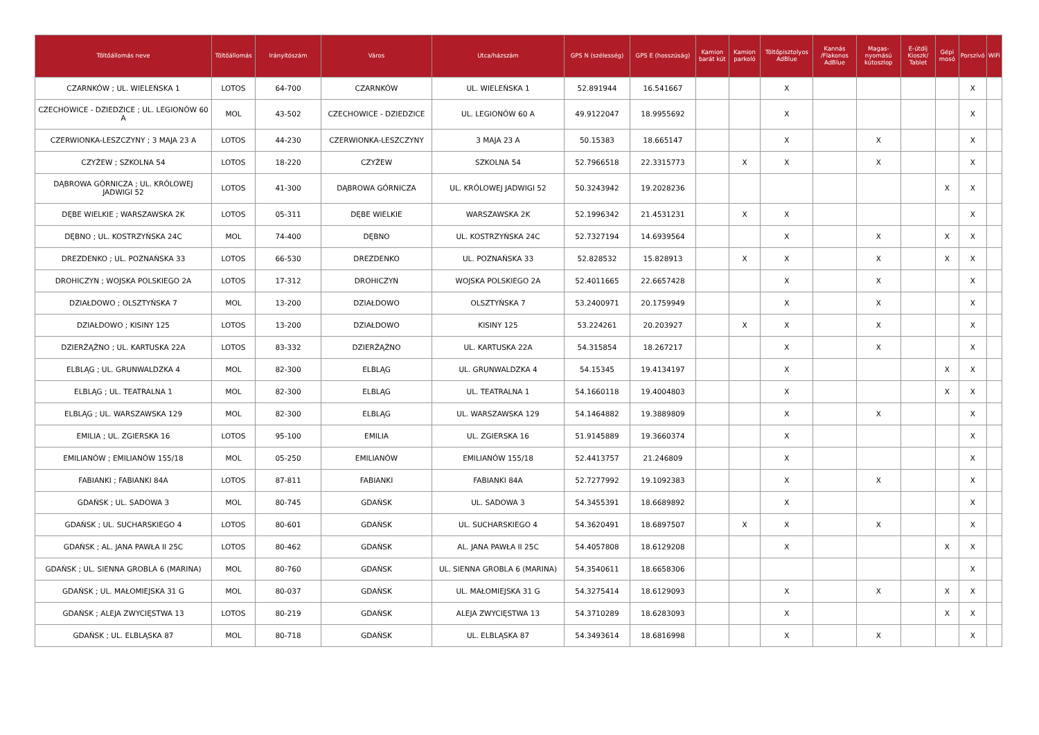| Töltőállomás neve | Töltőállomás | Irányítószám | Város | Utca/házszám | GPS N (szélesség) | GPS E (hosszúság) | Kamion barát kút | Kamion parkoló | Töltőpisztolyos AdBlue | Kannás /Flakonos AdBlue | Magas-nyomású kútoszlop | E-útdíj Kioszk/ Tablet | Gépi mosó | Porszívó | WiFi |
| --- | --- | --- | --- | --- | --- | --- | --- | --- | --- | --- | --- | --- | --- | --- | --- |
| CZARNKÓW ; UL. WIELEŃSKA 1 | LOTOS | 64-700 | CZARNKÓW | UL. WIELEŃSKA 1 | 52.891944 | 16.541667 | | | X | | | | | X | |
| CZECHOWICE - DZIEDZICE ; UL. LEGIONÓW 60 A | MOL | 43-502 | CZECHOWICE - DZIEDZICE | UL. LEGIONÓW 60 A | 49.9122047 | 18.9955692 | | | X | | | | | X | |
| CZERWIONKA-LESZCZYNY ; 3 MAJA 23 A | LOTOS | 44-230 | CZERWIONKA-LESZCZYNY | 3 MAJA 23 A | 50.15383 | 18.665147 | | | X | | X | | | X | |
| CZYŻEW ; SZKOLNA 54 | LOTOS | 18-220 | CZYŻEW | SZKOLNA 54 | 52.7966518 | 22.3315773 | | X | X | | X | | | X | |
| DĄBROWA GÓRNICZA ; UL. KRÓLOWEJ JADWIGI 52 | LOTOS | 41-300 | DĄBROWA GÓRNICZA | UL. KRÓLOWEJ JADWIGI 52 | 50.3243942 | 19.2028236 | | | | | | | X | X | |
| DĘBE WIELKIE ; WARSZAWSKA 2K | LOTOS | 05-311 | DĘBE WIELKIE | WARSZAWSKA 2K | 52.1996342 | 21.4531231 | | X | X | | | | | X | |
| DĘBNO ; UL. KOSTRZYŃSKA 24C | MOL | 74-400 | DĘBNO | UL. KOSTRZYŃSKA 24C | 52.7327194 | 14.6939564 | | | X | | X | | X | X | |
| DREZDENKO ; UL. POZNAŃSKA 33 | LOTOS | 66-530 | DREZDENKO | UL. POZNAŃSKA 33 | 52.828532 | 15.828913 | | X | X | | X | | X | X | |
| DROHICZYN ; WOJSKA POLSKIEGO 2A | LOTOS | 17-312 | DROHICZYN | WOJSKA POLSKIEGO 2A | 52.4011665 | 22.6657428 | | | X | | X | | | X | |
| DZIAŁDOWO ; OLSZTYŃSKA 7 | MOL | 13-200 | DZIAŁDOWO | OLSZTYŃSKA 7 | 53.2400971 | 20.1759949 | | | X | | X | | | X | |
| DZIAŁDOWO ; KISINY 125 | LOTOS | 13-200 | DZIAŁDOWO | KISINY 125 | 53.224261 | 20.203927 | | X | X | | X | | | X | |
| DZIERŻĄŻNO ; UL. KARTUSKA 22A | LOTOS | 83-332 | DZIERŻĄŻNO | UL. KARTUSKA 22A | 54.315854 | 18.267217 | | | X | | X | | | X | |
| ELBLĄG ; UL. GRUNWALDZKA 4 | MOL | 82-300 | ELBLĄG | UL. GRUNWALDZKA 4 | 54.15345 | 19.4134197 | | | X | | | | X | X | |
| ELBLĄG ; UL. TEATRALNA 1 | MOL | 82-300 | ELBLĄG | UL. TEATRALNA 1 | 54.1660118 | 19.4004803 | | | X | | | | X | X | |
| ELBLĄG ; UL. WARSZAWSKA 129 | MOL | 82-300 | ELBLĄG | UL. WARSZAWSKA 129 | 54.1464882 | 19.3889809 | | | X | | X | | | X | |
| EMILIA ; UL. ZGIERSKA 16 | LOTOS | 95-100 | EMILIA | UL. ZGIERSKA 16 | 51.9145889 | 19.3660374 | | | X | | | | | X | |
| EMILIANÓW ; EMILIANÓW 155/18 | MOL | 05-250 | EMILIANÓW | EMILIANÓW 155/18 | 52.4413757 | 21.246809 | | | X | | | | | X | |
| FABIANKI ; FABIANKI 84A | LOTOS | 87-811 | FABIANKI | FABIANKI 84A | 52.7277992 | 19.1092383 | | | X | | X | | | X | |
| GDAŃSK ; UL. SADOWA 3 | MOL | 80-745 | GDAŃSK | UL. SADOWA 3 | 54.3455391 | 18.6689892 | | | X | | | | | X | |
| GDAŃSK ; UL. SUCHARSKIEGO 4 | LOTOS | 80-601 | GDAŃSK | UL. SUCHARSKIEGO 4 | 54.3620491 | 18.6897507 | | X | X | | X | | | X | |
| GDAŃSK ; AL. JANA PAWŁA II 25C | LOTOS | 80-462 | GDAŃSK | AL. JANA PAWŁA II 25C | 54.4057808 | 18.6129208 | | | X | | | | X | X | |
| GDAŃSK ; UL. SIENNA GROBLA 6 (MARINA) | MOL | 80-760 | GDAŃSK | UL. SIENNA GROBLA 6 (MARINA) | 54.3540611 | 18.6658306 | | | | | | | | X | |
| GDAŃSK ; UL. MAŁOMIEJSKA 31 G | MOL | 80-037 | GDAŃSK | UL. MAŁOMIEJSKA 31 G | 54.3275414 | 18.6129093 | | | X | | X | | X | X | |
| GDAŃSK ; ALEJA ZWYCIĘSTWA 13 | LOTOS | 80-219 | GDAŃSK | ALEJA ZWYCIĘSTWA 13 | 54.3710289 | 18.6283093 | | | X | | | | X | X | |
| GDAŃSK ; UL. ELBLĄSKA 87 | MOL | 80-718 | GDAŃSK | UL. ELBLĄSKA 87 | 54.3493614 | 18.6816998 | | | X | | X | | | X | |